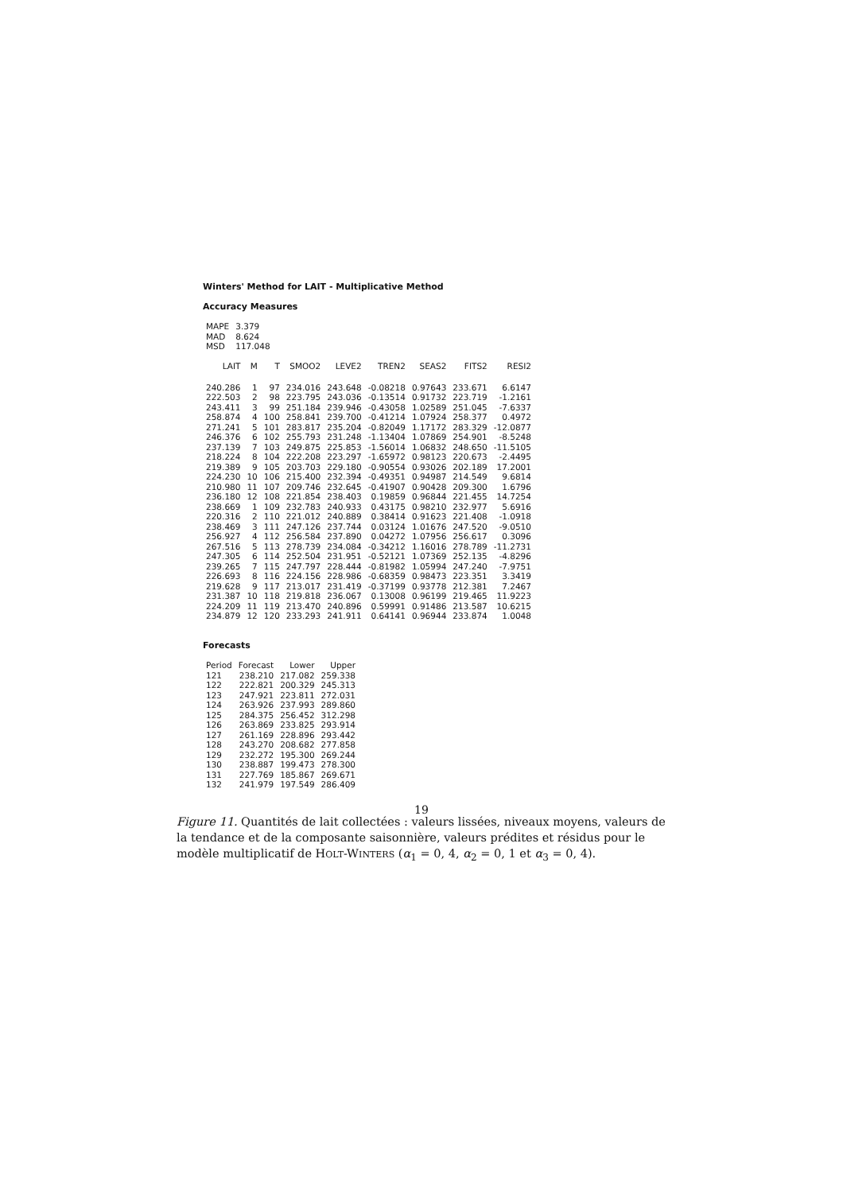Winters' Method for LAIT - Multiplicative Method
Accuracy Measures
| MAPE | 3.379 |
| MAD | 8.624 |
| MSD | 117.048 |
| LAIT | M | T | SMOO2 | LEVE2 | TREN2 | SEAS2 | FITS2 | RESI2 |
| --- | --- | --- | --- | --- | --- | --- | --- | --- |
| 240.286 | 1 | 97 | 234.016 | 243.648 | -0.08218 | 0.97643 | 233.671 | 6.6147 |
| 222.503 | 2 | 98 | 223.795 | 243.036 | -0.13514 | 0.91732 | 223.719 | -1.2161 |
| 243.411 | 3 | 99 | 251.184 | 239.946 | -0.43058 | 1.02589 | 251.045 | -7.6337 |
| 258.874 | 4 | 100 | 258.841 | 239.700 | -0.41214 | 1.07924 | 258.377 | 0.4972 |
| 271.241 | 5 | 101 | 283.817 | 235.204 | -0.82049 | 1.17172 | 283.329 | -12.0877 |
| 246.376 | 6 | 102 | 255.793 | 231.248 | -1.13404 | 1.07869 | 254.901 | -8.5248 |
| 237.139 | 7 | 103 | 249.875 | 225.853 | -1.56014 | 1.06832 | 248.650 | -11.5105 |
| 218.224 | 8 | 104 | 222.208 | 223.297 | -1.65972 | 0.98123 | 220.673 | -2.4495 |
| 219.389 | 9 | 105 | 203.703 | 229.180 | -0.90554 | 0.93026 | 202.189 | 17.2001 |
| 224.230 | 10 | 106 | 215.400 | 232.394 | -0.49351 | 0.94987 | 214.549 | 9.6814 |
| 210.980 | 11 | 107 | 209.746 | 232.645 | -0.41907 | 0.90428 | 209.300 | 1.6796 |
| 236.180 | 12 | 108 | 221.854 | 238.403 | 0.19859 | 0.96844 | 221.455 | 14.7254 |
| 238.669 | 1 | 109 | 232.783 | 240.933 | 0.43175 | 0.98210 | 232.977 | 5.6916 |
| 220.316 | 2 | 110 | 221.012 | 240.889 | 0.38414 | 0.91623 | 221.408 | -1.0918 |
| 238.469 | 3 | 111 | 247.126 | 237.744 | 0.03124 | 1.01676 | 247.520 | -9.0510 |
| 256.927 | 4 | 112 | 256.584 | 237.890 | 0.04272 | 1.07956 | 256.617 | 0.3096 |
| 267.516 | 5 | 113 | 278.739 | 234.084 | -0.34212 | 1.16016 | 278.789 | -11.2731 |
| 247.305 | 6 | 114 | 252.504 | 231.951 | -0.52121 | 1.07369 | 252.135 | -4.8296 |
| 239.265 | 7 | 115 | 247.797 | 228.444 | -0.81982 | 1.05994 | 247.240 | -7.9751 |
| 226.693 | 8 | 116 | 224.156 | 228.986 | -0.68359 | 0.98473 | 223.351 | 3.3419 |
| 219.628 | 9 | 117 | 213.017 | 231.419 | -0.37199 | 0.93778 | 212.381 | 7.2467 |
| 231.387 | 10 | 118 | 219.818 | 236.067 | 0.13008 | 0.96199 | 219.465 | 11.9223 |
| 224.209 | 11 | 119 | 213.470 | 240.896 | 0.59991 | 0.91486 | 213.587 | 10.6215 |
| 234.879 | 12 | 120 | 233.293 | 241.911 | 0.64141 | 0.96944 | 233.874 | 1.0048 |
Forecasts
| Period | Forecast | Lower | Upper |
| --- | --- | --- | --- |
| 121 | 238.210 | 217.082 | 259.338 |
| 122 | 222.821 | 200.329 | 245.313 |
| 123 | 247.921 | 223.811 | 272.031 |
| 124 | 263.926 | 237.993 | 289.860 |
| 125 | 284.375 | 256.452 | 312.298 |
| 126 | 263.869 | 233.825 | 293.914 |
| 127 | 261.169 | 228.896 | 293.442 |
| 128 | 243.270 | 208.682 | 277.858 |
| 129 | 232.272 | 195.300 | 269.244 |
| 130 | 238.887 | 199.473 | 278.300 |
| 131 | 227.769 | 185.867 | 269.671 |
| 132 | 241.979 | 197.549 | 286.409 |
Figure 11. Quantités de lait collectées : valeurs lissées, niveaux moyens, valeurs de la tendance et de la composante saisonnière, valeurs prédites et résidus pour le modèle multiplicatif de HOLT-WINTERS (α<sub>1</sub> = 0, 4, α<sub>2</sub> = 0, 1 et α<sub>3</sub> = 0, 4).
19